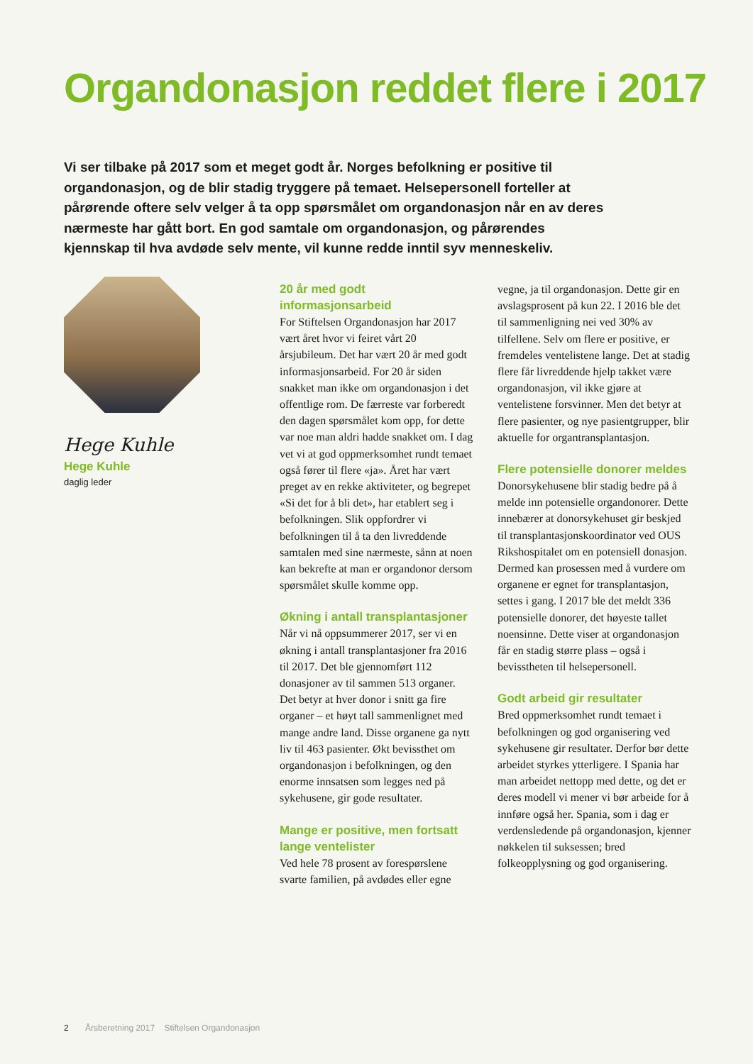Organdonasjon reddet flere i 2017
Vi ser tilbake på 2017 som et meget godt år. Norges befolkning er positive til organdonasjon, og de blir stadig tryggere på temaet. Helsepersonell forteller at pårørende oftere selv velger å ta opp spørsmålet om organdonasjon når en av deres nærmeste har gått bort. En god samtale om organdonasjon, og pårørendes kjennskap til hva avdøde selv mente, vil kunne redde inntil syv menneskeliv.
Hege Kuhle
Hege Kuhle
daglig leder
20 år med godt informasjonsarbeid
For Stiftelsen Organdonasjon har 2017 vært året hvor vi feiret vårt 20 årsjubileum. Det har vært 20 år med godt informasjonsarbeid. For 20 år siden snakket man ikke om organdonasjon i det offentlige rom. De færreste var forberedt den dagen spørsmålet kom opp, for dette var noe man aldri hadde snakket om. I dag vet vi at god oppmerksomhet rundt temaet også fører til flere «ja». Året har vært preget av en rekke aktiviteter, og begrepet «Si det for å bli det», har etablert seg i befolkningen. Slik oppfordrer vi befolkningen til å ta den livreddende samtalen med sine nærmeste, sånn at noen kan bekrefte at man er organdonor dersom spørsmålet skulle komme opp.
Økning i antall transplantasjoner
Når vi nå oppsummerer 2017, ser vi en økning i antall transplantasjoner fra 2016 til 2017. Det ble gjennom­ført 112 donasjoner av til sammen 513 organer. Det betyr at hver donor i snitt ga fire organer – et høyt tall sammenlignet med mange andre land. Disse organene ga nytt liv til 463 pasienter. Økt bevissthet om organdonasjon i befolkningen, og den enorme innsatsen som legges ned på sykehusene, gir gode resultater.
Mange er positive, men fortsatt lange ventelister
Ved hele 78 prosent av forespørslene svarte familien, på avdødes eller egne vegne, ja til organdonasjon. Dette gir en avslagsprosent på kun 22. I 2016 ble det til sammen­ligning nei ved 30% av tilfellene. Selv om flere er positive, er fremdeles ventelistene lange. Det at stadig flere får livreddende hjelp takket være organdonasjon, vil ikke gjøre at ventelistene forsvinner. Men det betyr at flere pasienter, og nye pasientgrupper, blir aktuelle for organtransplantasjon.
Flere potensielle donorer meldes
Donorsykehusene blir stadig bedre på å melde inn potensielle organdonorer. Dette innebærer at donorsykehuset gir beskjed til transplantasjonskoordinator ved OUS Rikshospitalet om en potensiell donasjon. Dermed kan prosessen med å vurdere om organene er egnet for transplantasjon, settes i gang. I 2017 ble det meldt 336 potensielle donorer, det høyeste tallet noen­sinne. Dette viser at organdonasjon får en stadig større plass – også i bevisstheten til helsepersonell.
Godt arbeid gir resultater
Bred oppmerksomhet rundt temaet i befolkningen og god organisering ved sykehusene gir resultater. Derfor bør dette arbeidet styrkes ytter­ligere. I Spania har man arbeidet nettopp med dette, og det er deres modell vi mener vi bør arbeide for å innføre også her. Spania, som i dag er verdensledende på organdonasjon, kjenner nøkkelen til suksessen; bred folkeopplysning og god organisering.
2 Årsberetning 2017 Stiftelsen Organdonasjon